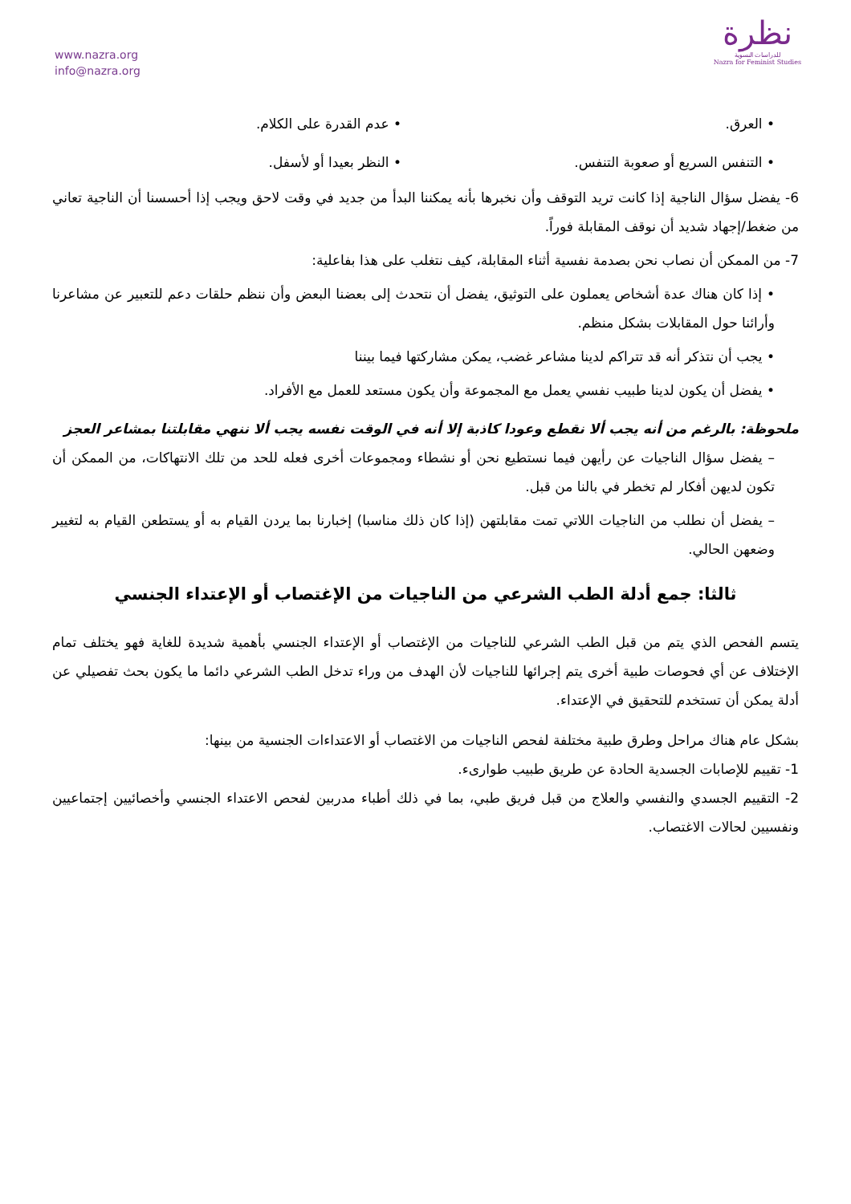www.nazra.org
info@nazra.org
نظرة
للدراسات النسوية
Nazra for Feminist Studies
• العرق. • عدم القدرة على الكلام.
• التنفس السريع أو صعوبة التنفس.
• النظر بعيدا أو لأسفل.
6- يفضل سؤال الناجية إذا كانت تريد التوقف وأن نخبرها بأنه يمكننا البدأ من جديد في وقت لاحق ويجب إذا أحسسنا أن الناجية تعاني من ضغط/إجهاد شديد أن نوقف المقابلة فوراً.
7- من الممكن أن نصاب نحن بصدمة نفسية أثناء المقابلة، كيف نتغلب على هذا بفاعلية:
• إذا كان هناك عدة أشخاص يعملون على التوثيق، يفضل أن نتحدث إلى بعضنا البعض وأن ننظم حلقات دعم للتعبير عن مشاعرنا وأرائنا حول المقابلات بشكل منظم.
• يجب أن نتذكر أنه قد تتراكم لدينا مشاعر غضب، يمكن مشاركتها فيما بيننا
• يفضل أن يكون لدينا طبيب نفسي يعمل مع المجموعة وأن يكون مستعد للعمل مع الأفراد.
ملحوظة: بالرغم من أنه يجب ألا نقطع وعودا كاذبة إلا أنه في الوقت نفسه يجب ألا ننهي مقابلتنا بمشاعر العجز
– يفضل سؤال الناجيات عن رأيهن فيما نستطيع نحن أو نشطاء ومجموعات أخرى فعله للحد من تلك الانتهاكات، من الممكن أن تكون لديهن أفكار لم تخطر في بالنا من قبل.
– يفضل أن نطلب من الناجيات اللاتي تمت مقابلتهن (إذا كان ذلك مناسبا) إخبارنا بما يردن القيام به أو يستطعن القيام به لتغيير وضعهن الحالي.
ثالثا: جمع أدلة الطب الشرعي من الناجيات من الإغتصاب أو الإعتداء الجنسي
يتسم الفحص الذي يتم من قبل الطب الشرعي للناجيات من الإغتصاب أو الإعتداء الجنسي بأهمية شديدة للغاية فهو يختلف تمام الإختلاف عن أي فحوصات طبية أخرى يتم إجرائها للناجيات لأن الهدف من وراء تدخل الطب الشرعي دائما ما يكون بحث تفصيلي عن أدلة يمكن أن تستخدم للتحقيق في الإعتداء.
بشكل عام هناك مراحل وطرق طبية مختلفة لفحص الناجيات من الاغتصاب أو الاعتداءات الجنسية من بينها:
1- تقييم للإصابات الجسدية الحادة عن طريق طبيب طوارىء.
2- التقييم الجسدي والنفسي والعلاج من قبل فريق طبي، بما في ذلك أطباء مدربين لفحص الاعتداء الجنسي وأخصائيين إجتماعيين ونفسيين لحالات الاغتصاب.